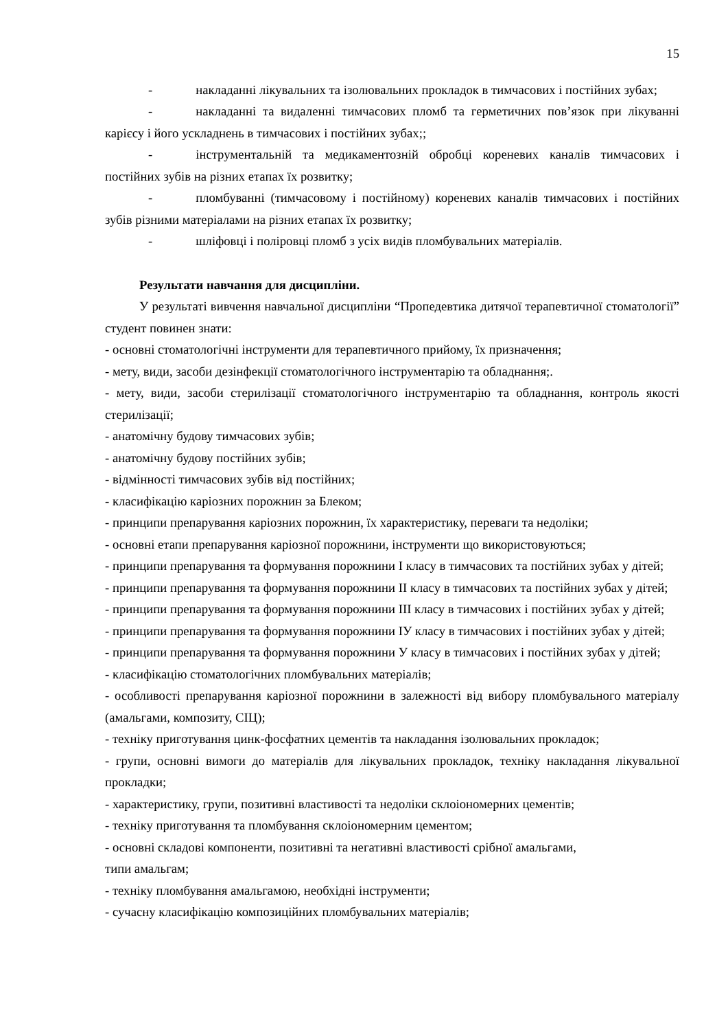15
- накладанні лікувальних та ізолювальних прокладок в тимчасових і постійних зубах;
- накладанні та видаленні тимчасових пломб та герметичних пов’язок при лікуванні карієсу і його ускладнень в тимчасових і постійних зубах;;
- інструментальній та медикаментозній обробці кореневих каналів тимчасових і постійних зубів на різних етапах їх розвитку;
- пломбуванні (тимчасовому і постійному) кореневих каналів тимчасових і постійних зубів різними матеріалами на різних етапах їх розвитку;
- шліфовці і поліровці пломб з усіх видів пломбувальних матеріалів.
Результати навчання для дисципліни.
У результаті вивчення навчальної дисципліни “Пропедевтика дитячої терапевтичної стоматології” студент повинен знати:
- основні стоматологічні інструменти для терапевтичного прийому, їх призначення;
- мету, види, засоби дезінфекції стоматологічного інструментарію та обладнання;.
- мету, види, засоби стерилізації стоматологічного інструментарію та обладнання, контроль якості стерилізації;
- анатомічну будову тимчасових зубів;
- анатомічну будову постійних зубів;
- відмінності тимчасових зубів від постійних;
- класифікацію каріозних порожнин за Блеком;
- принципи препарування каріозних порожнин, їх характеристику, переваги та недоліки;
- основні етапи препарування каріозної порожнини, інструменти що використовуються;
- принципи препарування та формування порожнини I класу в тимчасових та постійних зубах у дітей;
- принципи препарування та формування порожнини II класу в тимчасових та постійних зубах у дітей;
- принципи препарування та формування порожнини III класу в тимчасових і постійних зубах у дітей;
- принципи препарування та формування порожнини IУ класу в тимчасових і постійних зубах у дітей;
- принципи препарування та формування порожнини У класу в тимчасових і постійних зубах у дітей;
- класифікацію стоматологічних пломбувальних матеріалів;
- особливості препарування каріозної порожнини в залежності від вибору пломбувального матеріалу (амальгами, композиту, СІЦ);
- техніку приготування цинк-фосфатних цементів та накладання ізолювальних прокладок;
- групи, основні вимоги до матеріалів для лікувальних прокладок, техніку накладання лікувальної прокладки;
- характеристику, групи, позитивні властивості та недоліки склоіономерних цементів;
- техніку приготування та пломбування склоіономерним цементом;
- основні складові компоненти, позитивні та негативні властивості срібної амальгами,
типи амальгам;
- техніку пломбування амальгамою, необхідні інструменти;
- сучасну класифікацію композиційних пломбувальних матеріалів;